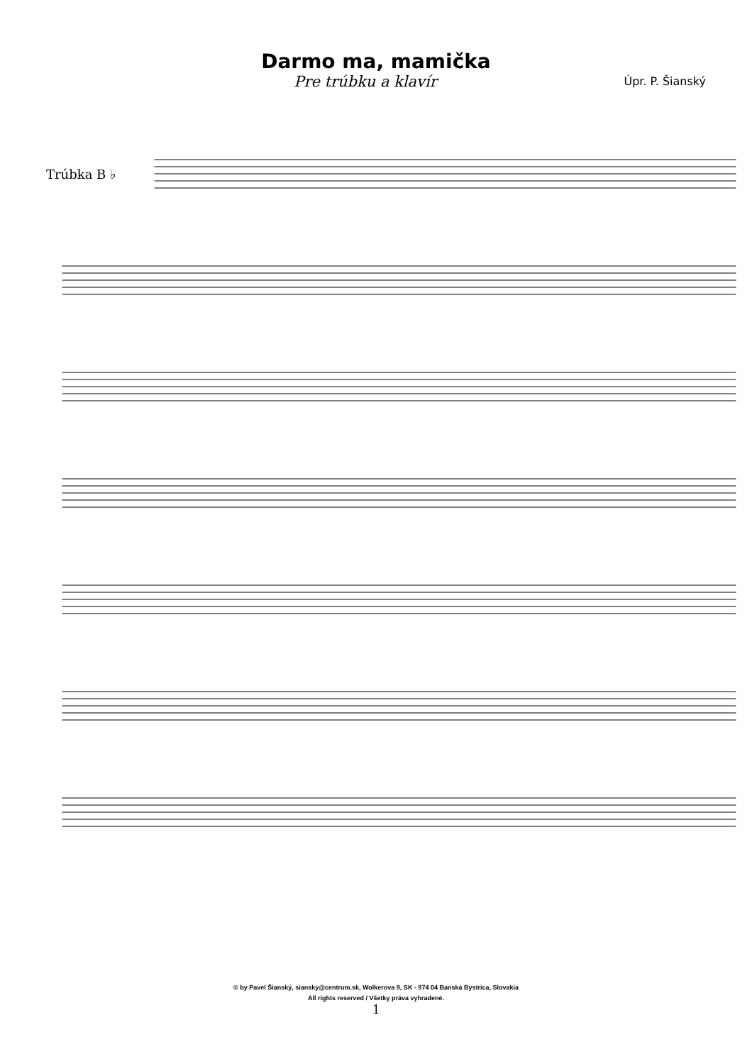Darmo ma, mamička
Pre trúbku a klavír
Úpr. P. Šianský
Trúbka B ♭
© by Pavel Šianský, siansky@centrum.sk, Wolkerova 9, SK - 974 04 Banská Bystrica, Slovakia
All rights reserved / Všetky práva vyhradené.
1